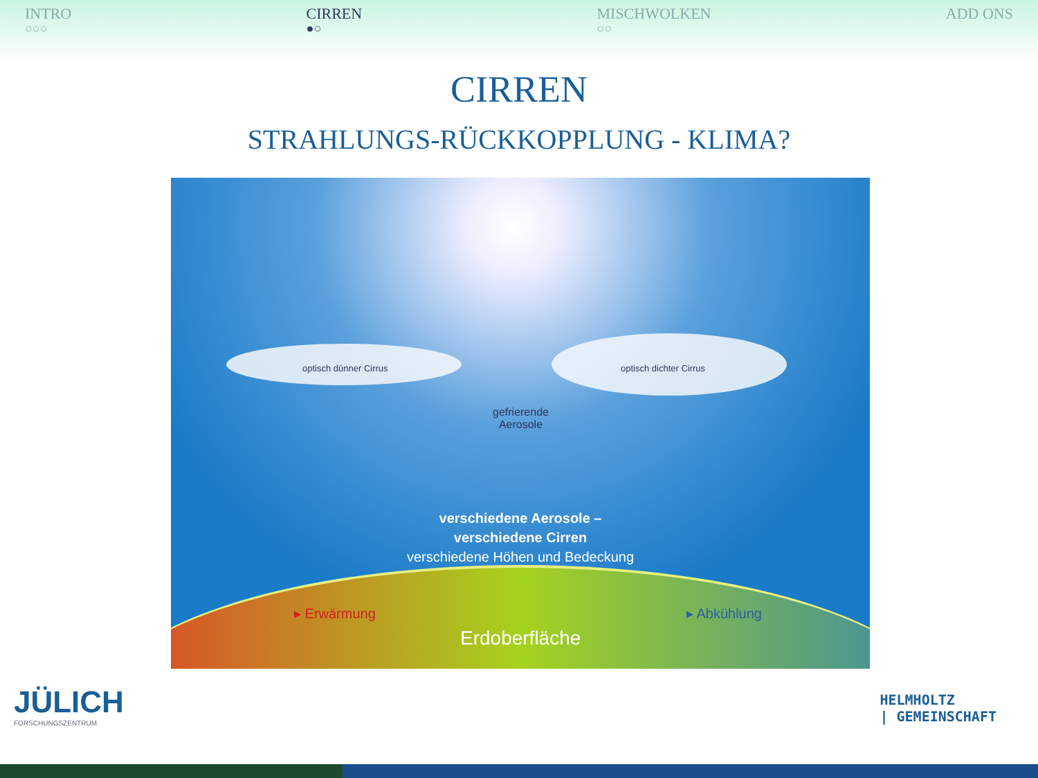INTRO
○○○
CIRREN
●○
MISCHWOLKEN
○○
ADD ONS
CIRREN
STRAHLUNGS-RÜCKKOPPLUNG - KLIMA?
optisch dünner Cirrus optisch dichter Cirrus
gefrierende
Aerosole
verschiedene Aerosole –
verschiedene Cirren
verschiedene Höhen und Bedeckung
▸ Erwärmung ▸ Abkühlung
Erdoberfläche
JÜLICH
FORSCHUNGSZENTRUM
HELMHOLTZ
| GEMEINSCHAFT